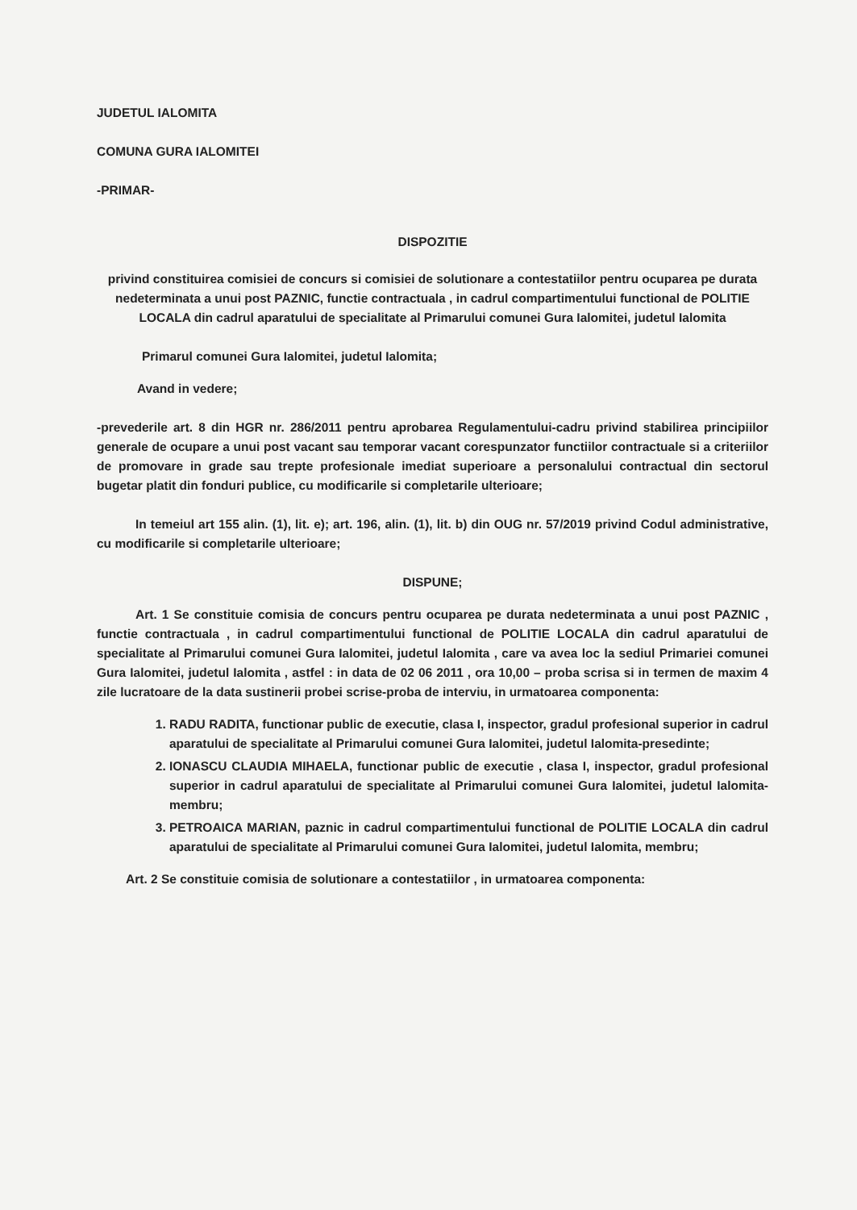JUDETUL IALOMITA
COMUNA GURA IALOMITEI
-PRIMAR-
DISPOZITIE
privind constituirea comisiei de concurs si comisiei de solutionare a contestatiilor pentru ocuparea pe durata nedeterminata a unui post PAZNIC, functie contractuala , in cadrul compartimentului functional de POLITIE LOCALA din cadrul aparatului de specialitate al Primarului comunei Gura Ialomitei, judetul Ialomita
Primarul comunei Gura Ialomitei, judetul Ialomita;
Avand in vedere;
-prevederile art. 8 din HGR nr. 286/2011 pentru aprobarea Regulamentului-cadru privind stabilirea principiilor generale de ocupare a unui post vacant sau temporar vacant corespunzator functiilor contractuale si a criteriilor de promovare in grade sau trepte profesionale imediat superioare a personalului contractual din sectorul bugetar platit din fonduri publice, cu modificarile si completarile ulterioare;
In temeiul art 155 alin. (1), lit. e); art. 196, alin. (1), lit. b) din OUG nr. 57/2019 privind Codul administrative, cu modificarile si completarile ulterioare;
DISPUNE;
Art. 1 Se constituie comisia de concurs pentru ocuparea pe durata nedeterminata a unui post PAZNIC , functie contractuala , in cadrul compartimentului functional de POLITIE LOCALA din cadrul aparatului de specialitate al Primarului comunei Gura Ialomitei, judetul Ialomita , care va avea loc la sediul Primariei comunei Gura Ialomitei, judetul Ialomita , astfel : in data de 02 06 2011 , ora 10,00 – proba scrisa si in termen de maxim 4 zile lucratoare de la data sustinerii probei scrise-proba de interviu, in urmatoarea componenta:
1. RADU RADITA, functionar public de executie, clasa I, inspector, gradul profesional superior in cadrul aparatului de specialitate al Primarului comunei Gura Ialomitei, judetul Ialomita-presedinte;
2. IONASCU CLAUDIA MIHAELA, functionar public de executie , clasa I, inspector, gradul profesional superior in cadrul aparatului de specialitate al Primarului comunei Gura Ialomitei, judetul Ialomita-membru;
3. PETROAICA MARIAN, paznic in cadrul compartimentului functional de POLITIE LOCALA din cadrul aparatului de specialitate al Primarului comunei Gura Ialomitei, judetul Ialomita, membru;
Art. 2 Se constituie comisia de solutionare a contestatiilor , in urmatoarea componenta: